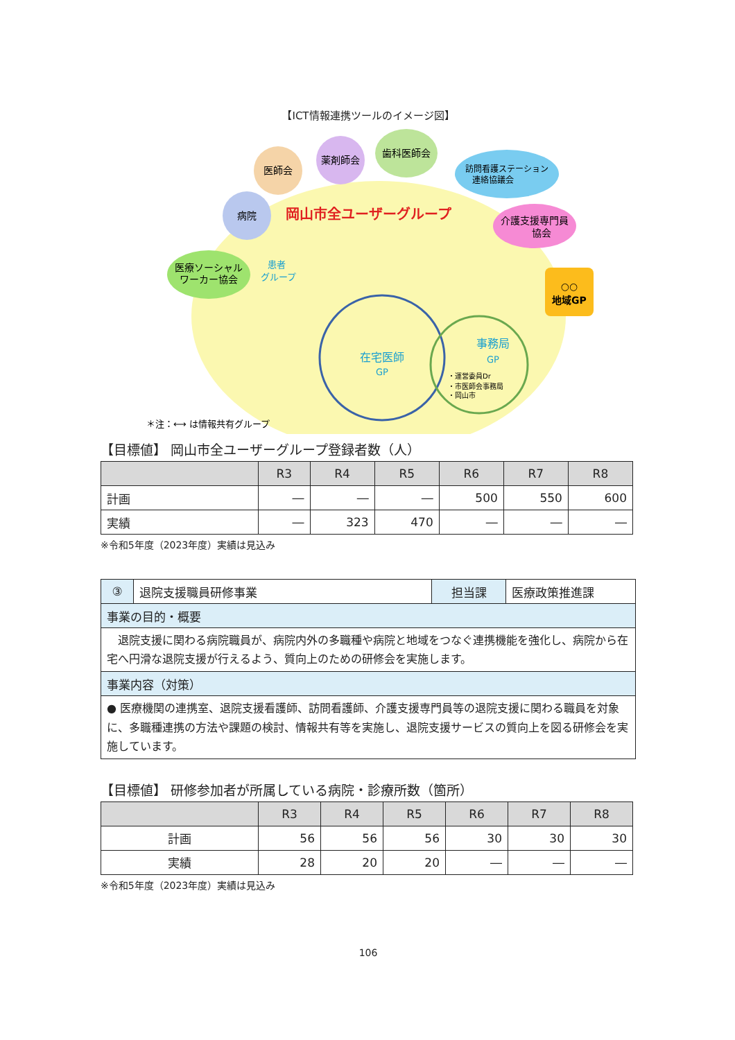【ICT情報連携ツールのイメージ図】
医療ソーシャル
ワーカー協会
病院
医師会
薬剤師会
歯科医師会
訪問看護ステーション
連絡協議会
介護支援専門員
協会
○○
地域GP
岡山市全ユーザーグループ
患者
グループ
在宅医師
GP
事務局
GP
・運営委員Dr
・市医師会事務局
・岡山市
＊注：⟷ は情報共有グループ
【目標値】 岡山市全ユーザーグループ登録者数（人）
| | R3 | R4 | R5 | R6 | R7 | R8 |
| --- | --- | --- | --- | --- | --- | --- |
| 計画 | ― | ― | ― | 500 | 550 | 600 |
| 実績 | ― | 323 | 470 | ― | ― | ― |
※令和5年度（2023年度）実績は見込み
| ③ | 退院支援職員研修事業 | 担当課 | 医療政策推進課 |
| 事業の目的・概要 | | | |
| 退院支援に関わる病院職員が、病院内外の多職種や病院と地域をつなぐ連携機能を強化し、病院から在宅へ円滑な退院支援が行えるよう、質向上のための研修会を実施します。 | | | |
| 事業内容（対策） | | | |
| ● 医療機関の連携室、退院支援看護師、訪問看護師、介護支援専門員等の退院支援に関わる職員を対象に、多職種連携の方法や課題の検討、情報共有等を実施し、退院支援サービスの質向上を図る研修会を実施しています。 | | | |
【目標値】 研修参加者が所属している病院・診療所数（箇所）
| | R3 | R4 | R5 | R6 | R7 | R8 |
| --- | --- | --- | --- | --- | --- | --- |
| 計画 | 56 | 56 | 56 | 30 | 30 | 30 |
| 実績 | 28 | 20 | 20 | ― | ― | ― |
※令和5年度（2023年度）実績は見込み
106